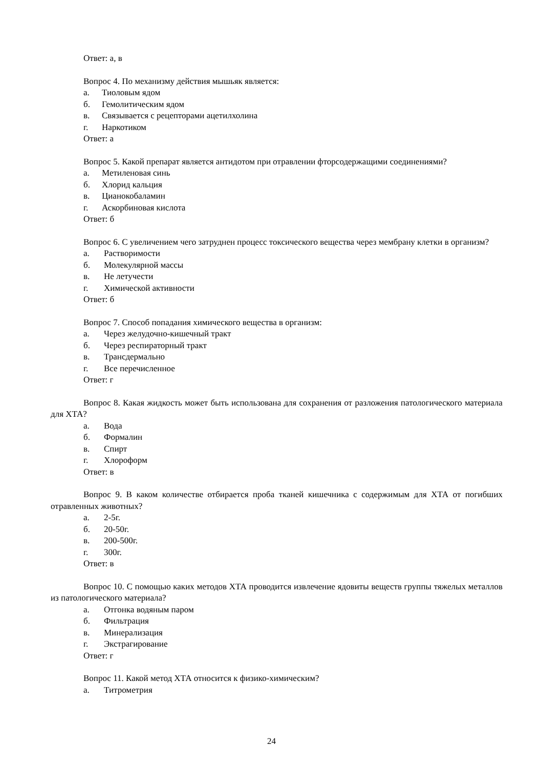Ответ: а, в
Вопрос 4. По механизму действия мышьяк является:
а. Тиоловым ядом
б. Гемолитическим ядом
в. Связывается с рецепторами ацетилхолина
г. Наркотиком
Ответ: а
Вопрос 5. Какой препарат является антидотом при отравлении фторсодержащими соединениями?
а. Метиленовая синь
б. Хлорид кальция
в. Цианокобаламин
г. Аскорбиновая кислота
Ответ: б
Вопрос 6. С увеличением чего затруднен процесс токсического вещества через мембрану клетки в организм?
а. Растворимости
б. Молекулярной массы
в. Не летучести
г. Химической активности
Ответ: б
Вопрос 7. Способ попадания химического вещества в организм:
а. Через желудочно-кишечный тракт
б. Через респираторный тракт
в. Трансдермально
г. Все перечисленное
Ответ: г
Вопрос 8. Какая жидкость может быть использована для сохранения от разложения патологического материала для ХТА?
а. Вода
б. Формалин
в. Спирт
г. Хлороформ
Ответ: в
Вопрос 9. В каком количестве отбирается проба тканей кишечника с содержимым для ХТА от погибших отравленных животных?
а. 2-5г.
б. 20-50г.
в. 200-500г.
г. 300г.
Ответ: в
Вопрос 10. С помощью каких методов ХТА проводится извлечение ядовиты веществ группы тяжелых металлов из патологического материала?
а. Отгонка водяным паром
б. Фильтрация
в. Минерализация
г. Экстрагирование
Ответ: г
Вопрос 11. Какой метод ХТА относится к физико-химическим?
а. Титрометрия
24